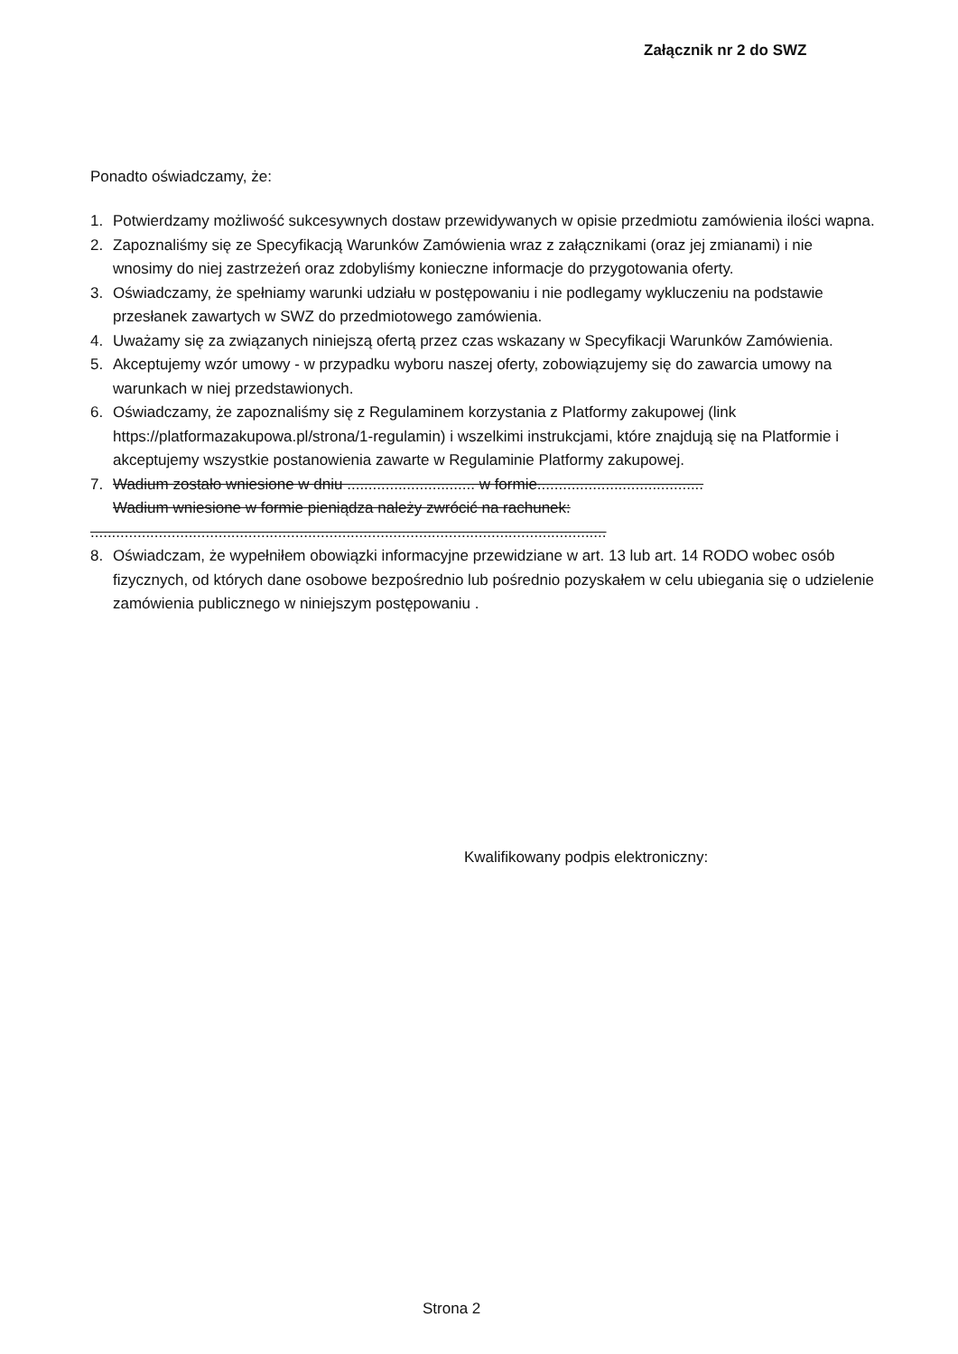Załącznik nr 2 do SWZ
Ponadto oświadczamy, że:
1. Potwierdzamy możliwość sukcesywnych dostaw przewidywanych w opisie przedmiotu zamówienia ilości wapna.
2. Zapoznaliśmy się ze Specyfikacją Warunków Zamówienia wraz z załącznikami (oraz jej zmianami) i nie wnosimy do niej zastrzeżeń oraz zdobyliśmy konieczne informacje do przygotowania oferty.
3. Oświadczamy, że spełniamy warunki udziału w postępowaniu i nie podlegamy wykluczeniu na podstawie przesłanek zawartych w SWZ do przedmiotowego zamówienia.
4. Uważamy się za związanych niniejszą ofertą przez czas wskazany w Specyfikacji Warunków Zamówienia.
5. Akceptujemy wzór umowy - w przypadku wyboru naszej oferty, zobowiązujemy się do zawarcia umowy na warunkach w niej przedstawionych.
6. Oświadczamy, że zapoznaliśmy się z Regulaminem korzystania z Platformy zakupowej (link https://platformazakupowa.pl/strona/1-regulamin) i wszelkimi instrukcjami, które znajdują się na Platformie i akceptujemy wszystkie postanowienia zawarte w Regulaminie Platformy zakupowej.
7. Wadium zostało wniesione w dniu .............................. w formie.......................................
Wadium wniesione w formie pieniądza należy zwrócić na rachunek:
.........................................................................................................................
8. Oświadczam, że wypełniłem obowiązki informacyjne przewidziane w art. 13 lub art. 14 RODO wobec osób fizycznych, od których dane osobowe bezpośrednio lub pośrednio pozyskałem w celu ubiegania się o udzielenie zamówienia publicznego w niniejszym postępowaniu .
Kwalifikowany podpis elektroniczny:
Strona 2